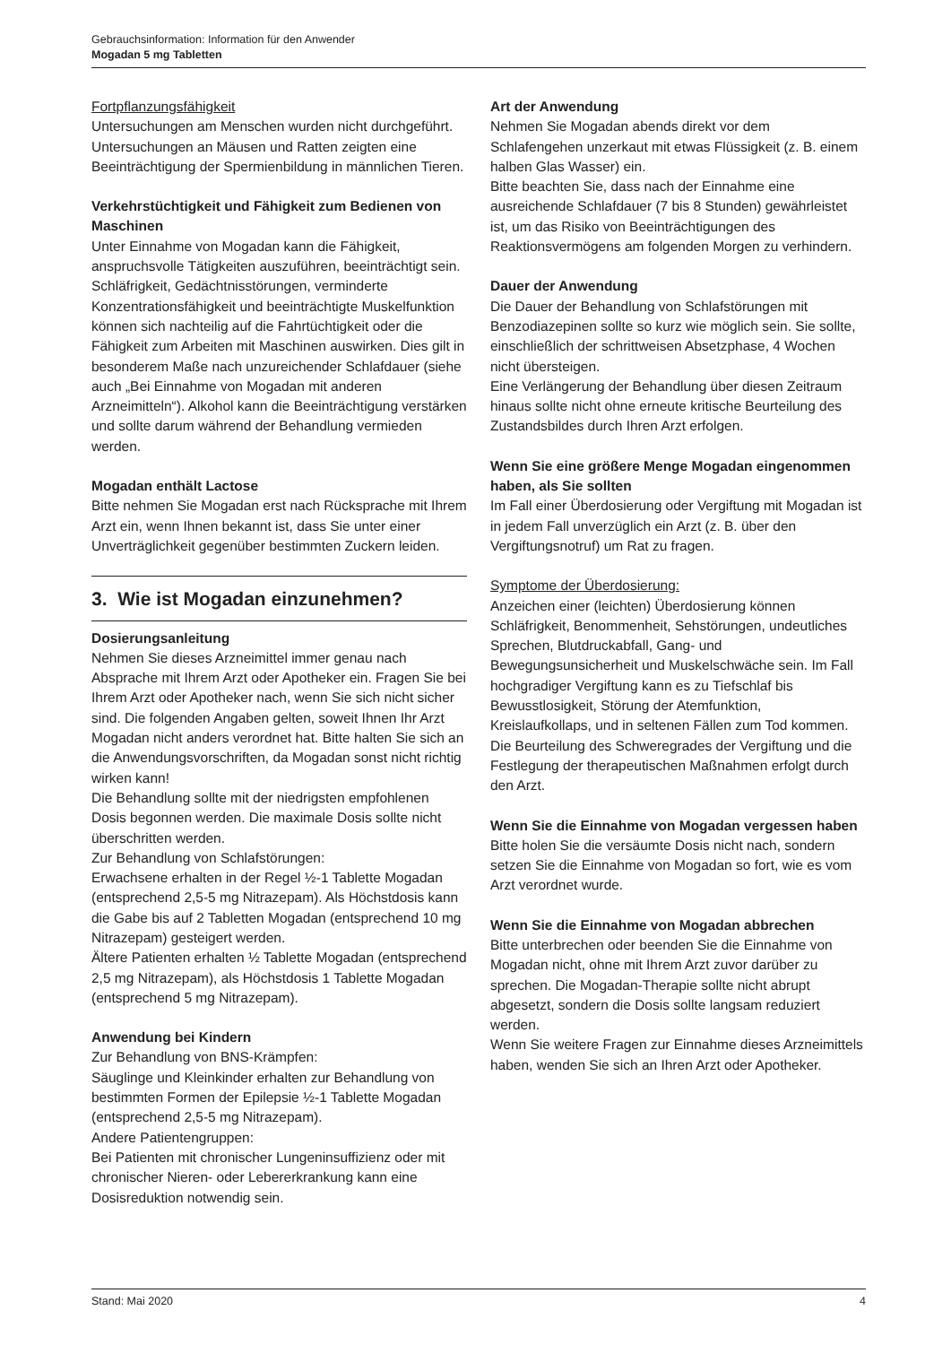Gebrauchsinformation: Information für den Anwender
Mogadan 5 mg Tabletten
Fortpflanzungsfähigkeit
Untersuchungen am Menschen wurden nicht durchgeführt. Untersuchungen an Mäusen und Ratten zeigten eine Beeinträchtigung der Spermienbildung in männlichen Tieren.
Verkehrstüchtigkeit und Fähigkeit zum Bedienen von Maschinen
Unter Einnahme von Mogadan kann die Fähigkeit, anspruchsvolle Tätigkeiten auszuführen, beeinträchtigt sein. Schläfrigkeit, Gedächtnisstörungen, verminderte Konzentrationsfähigkeit und beeinträchtigte Muskelfunktion können sich nachteilig auf die Fahrtüchtigkeit oder die Fähigkeit zum Arbeiten mit Maschinen auswirken. Dies gilt in besonderem Maße nach unzureichender Schlafdauer (siehe auch „Bei Einnahme von Mogadan mit anderen Arzneimitteln“). Alkohol kann die Beeinträchtigung verstärken und sollte darum während der Behandlung vermieden werden.
Mogadan enthält Lactose
Bitte nehmen Sie Mogadan erst nach Rücksprache mit Ihrem Arzt ein, wenn Ihnen bekannt ist, dass Sie unter einer Unverträglichkeit gegenüber bestimmten Zuckern leiden.
3. Wie ist Mogadan einzunehmen?
Dosierungsanleitung
Nehmen Sie dieses Arzneimittel immer genau nach Absprache mit Ihrem Arzt oder Apotheker ein. Fragen Sie bei Ihrem Arzt oder Apotheker nach, wenn Sie sich nicht sicher sind. Die folgenden Angaben gelten, soweit Ihnen Ihr Arzt Mogadan nicht anders verordnet hat. Bitte halten Sie sich an die Anwendungsvorschriften, da Mogadan sonst nicht richtig wirken kann!
Die Behandlung sollte mit der niedrigsten empfohlenen Dosis begonnen werden. Die maximale Dosis sollte nicht überschritten werden.
Zur Behandlung von Schlafstörungen:
Erwachsene erhalten in der Regel ½-1 Tablette Mogadan (entsprechend 2,5-5 mg Nitrazepam). Als Höchstdosis kann die Gabe bis auf 2 Tabletten Mogadan (entsprechend 10 mg Nitrazepam) gesteigert werden.
Ältere Patienten erhalten ½ Tablette Mogadan (entsprechend 2,5 mg Nitrazepam), als Höchstdosis 1 Tablette Mogadan (entsprechend 5 mg Nitrazepam).
Anwendung bei Kindern
Zur Behandlung von BNS-Krämpfen:
Säuglinge und Kleinkinder erhalten zur Behandlung von bestimmten Formen der Epilepsie ½-1 Tablette Mogadan (entsprechend 2,5-5 mg Nitrazepam).
Andere Patientengruppen:
Bei Patienten mit chronischer Lungeninsuffizienz oder mit chronischer Nieren- oder Lebererkrankung kann eine Dosisreduktion notwendig sein.
Art der Anwendung
Nehmen Sie Mogadan abends direkt vor dem Schlafengehen unzerkaut mit etwas Flüssigkeit (z. B. einem halben Glas Wasser) ein.
Bitte beachten Sie, dass nach der Einnahme eine ausreichende Schlafdauer (7 bis 8 Stunden) gewährleistet ist, um das Risiko von Beeinträchtigungen des Reaktionsvermögens am folgenden Morgen zu verhindern.
Dauer der Anwendung
Die Dauer der Behandlung von Schlafstörungen mit Benzodiazepinen sollte so kurz wie möglich sein. Sie sollte, einschließlich der schrittweisen Absetzphase, 4 Wochen nicht übersteigen.
Eine Verlängerung der Behandlung über diesen Zeitraum hinaus sollte nicht ohne erneute kritische Beurteilung des Zustandsbildes durch Ihren Arzt erfolgen.
Wenn Sie eine größere Menge Mogadan eingenommen haben, als Sie sollten
Im Fall einer Überdosierung oder Vergiftung mit Mogadan ist in jedem Fall unverzüglich ein Arzt (z. B. über den Vergiftungsnotruf) um Rat zu fragen.
Symptome der Überdosierung:
Anzeichen einer (leichten) Überdosierung können Schläfrigkeit, Benommenheit, Sehstörungen, undeutliches Sprechen, Blutdruckabfall, Gang- und Bewegungsunsicherheit und Muskelschwäche sein. Im Fall hochgradiger Vergiftung kann es zu Tiefschlaf bis Bewusstlosigkeit, Störung der Atemfunktion, Kreislaufkollaps, und in seltenen Fällen zum Tod kommen.
Die Beurteilung des Schweregrades der Vergiftung und die Festlegung der therapeutischen Maßnahmen erfolgt durch den Arzt.
Wenn Sie die Einnahme von Mogadan vergessen haben
Bitte holen Sie die versäumte Dosis nicht nach, sondern setzen Sie die Einnahme von Mogadan so fort, wie es vom Arzt verordnet wurde.
Wenn Sie die Einnahme von Mogadan abbrechen
Bitte unterbrechen oder beenden Sie die Einnahme von Mogadan nicht, ohne mit Ihrem Arzt zuvor darüber zu sprechen. Die Mogadan-Therapie sollte nicht abrupt abgesetzt, sondern die Dosis sollte langsam reduziert werden.
Wenn Sie weitere Fragen zur Einnahme dieses Arzneimittels haben, wenden Sie sich an Ihren Arzt oder Apotheker.
Stand: Mai 2020 4